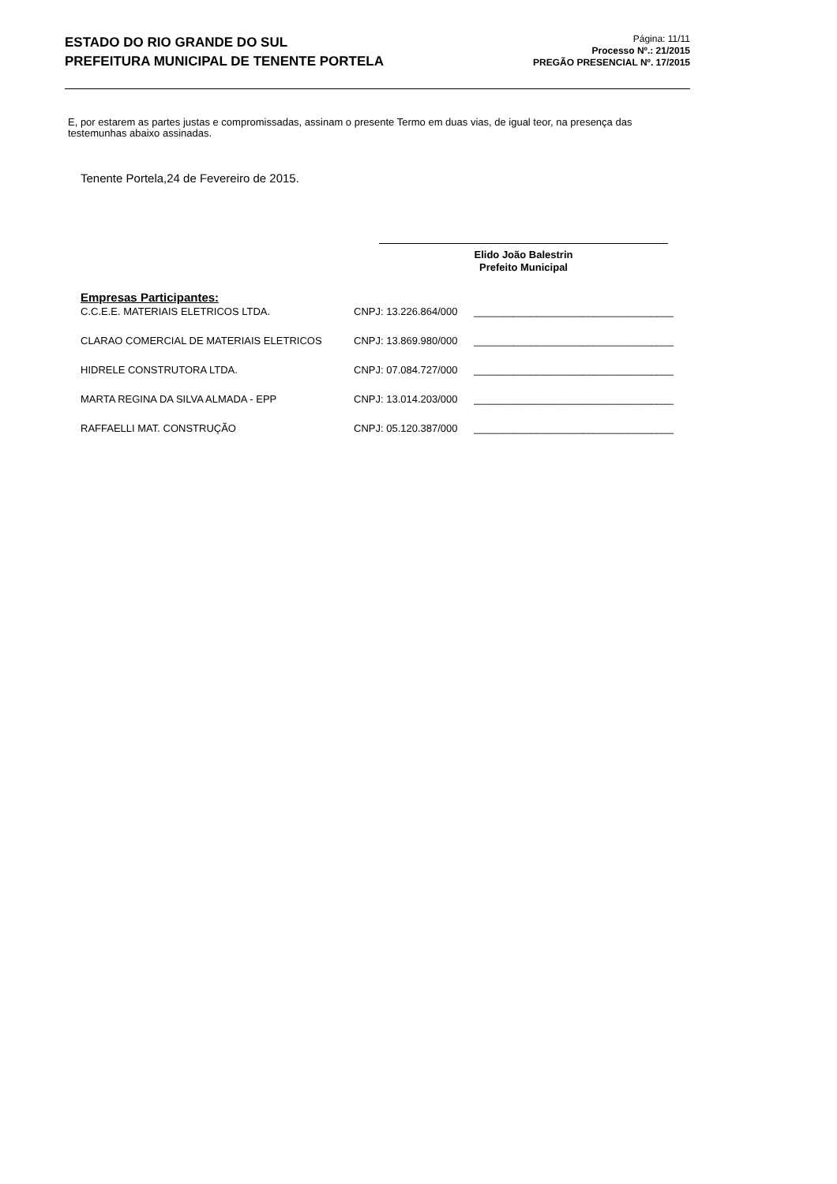ESTADO DO RIO GRANDE DO SUL
PREFEITURA MUNICIPAL DE TENENTE PORTELA
Página: 11/11
Processo Nº.: 21/2015
PREGÃO PRESENCIAL Nº. 17/2015
E, por estarem as partes justas e compromissadas, assinam o presente Termo em duas vias, de igual teor, na presença das testemunhas abaixo assinadas.
Tenente Portela,24 de Fevereiro de 2015.
Elido João Balestrin
Prefeito Municipal
Empresas Participantes:
| C.C.E.E. MATERIAIS ELETRICOS LTDA. | CNPJ: 13.226.864/000 | ___________________________________ |
| CLARAO COMERCIAL DE MATERIAIS ELETRICOS | CNPJ: 13.869.980/000 | ___________________________________ |
| HIDRELE CONSTRUTORA LTDA. | CNPJ: 07.084.727/000 | ___________________________________ |
| MARTA REGINA DA SILVA ALMADA - EPP | CNPJ: 13.014.203/000 | ___________________________________ |
| RAFFAELLI MAT. CONSTRUÇÃO | CNPJ: 05.120.387/000 | ___________________________________ |